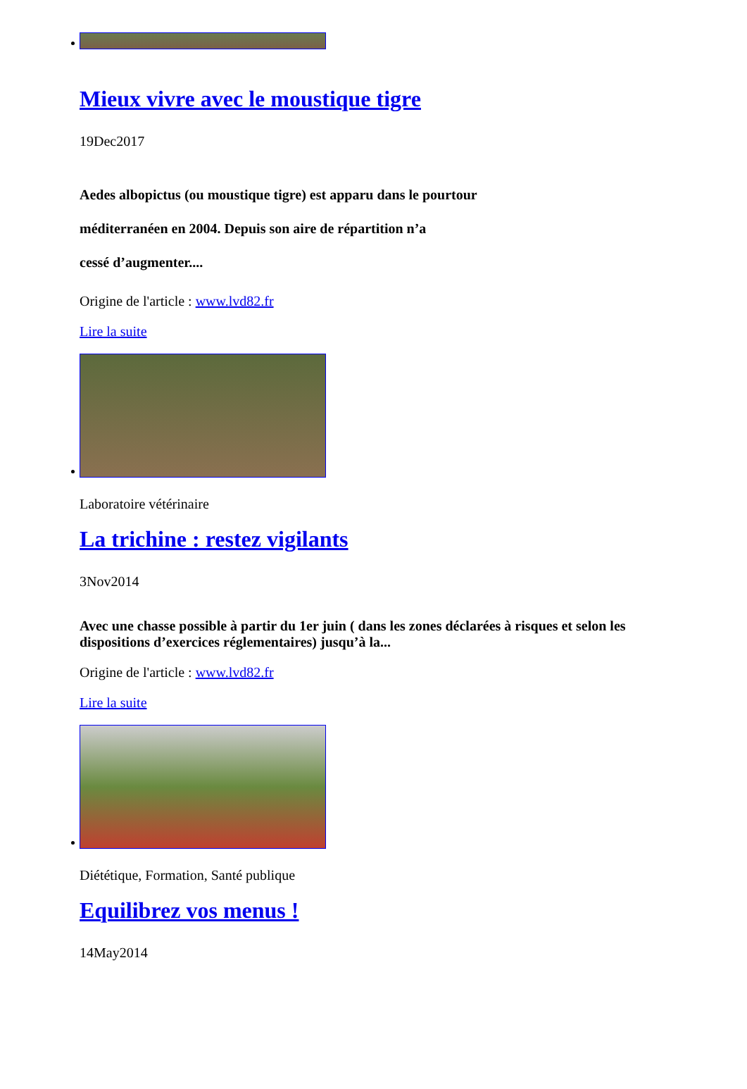Mieux vivre avec le moustique tigre
19Dec2017
Aedes albopictus (ou moustique tigre) est apparu dans le pourtour
méditerranéen en 2004. Depuis son aire de répartition n’a
cessé d’augmenter....
Origine de l'article : www.lvd82.fr
Lire la suite
Laboratoire vétérinaire
La trichine : restez vigilants
3Nov2014
Avec une chasse possible à partir du 1er juin ( dans les zones déclarées à risques et selon les dispositions d’exercices réglementaires) jusqu’à la...
Origine de l'article : www.lvd82.fr
Lire la suite
Diététique, Formation, Santé publique
Equilibrez vos menus !
14May2014